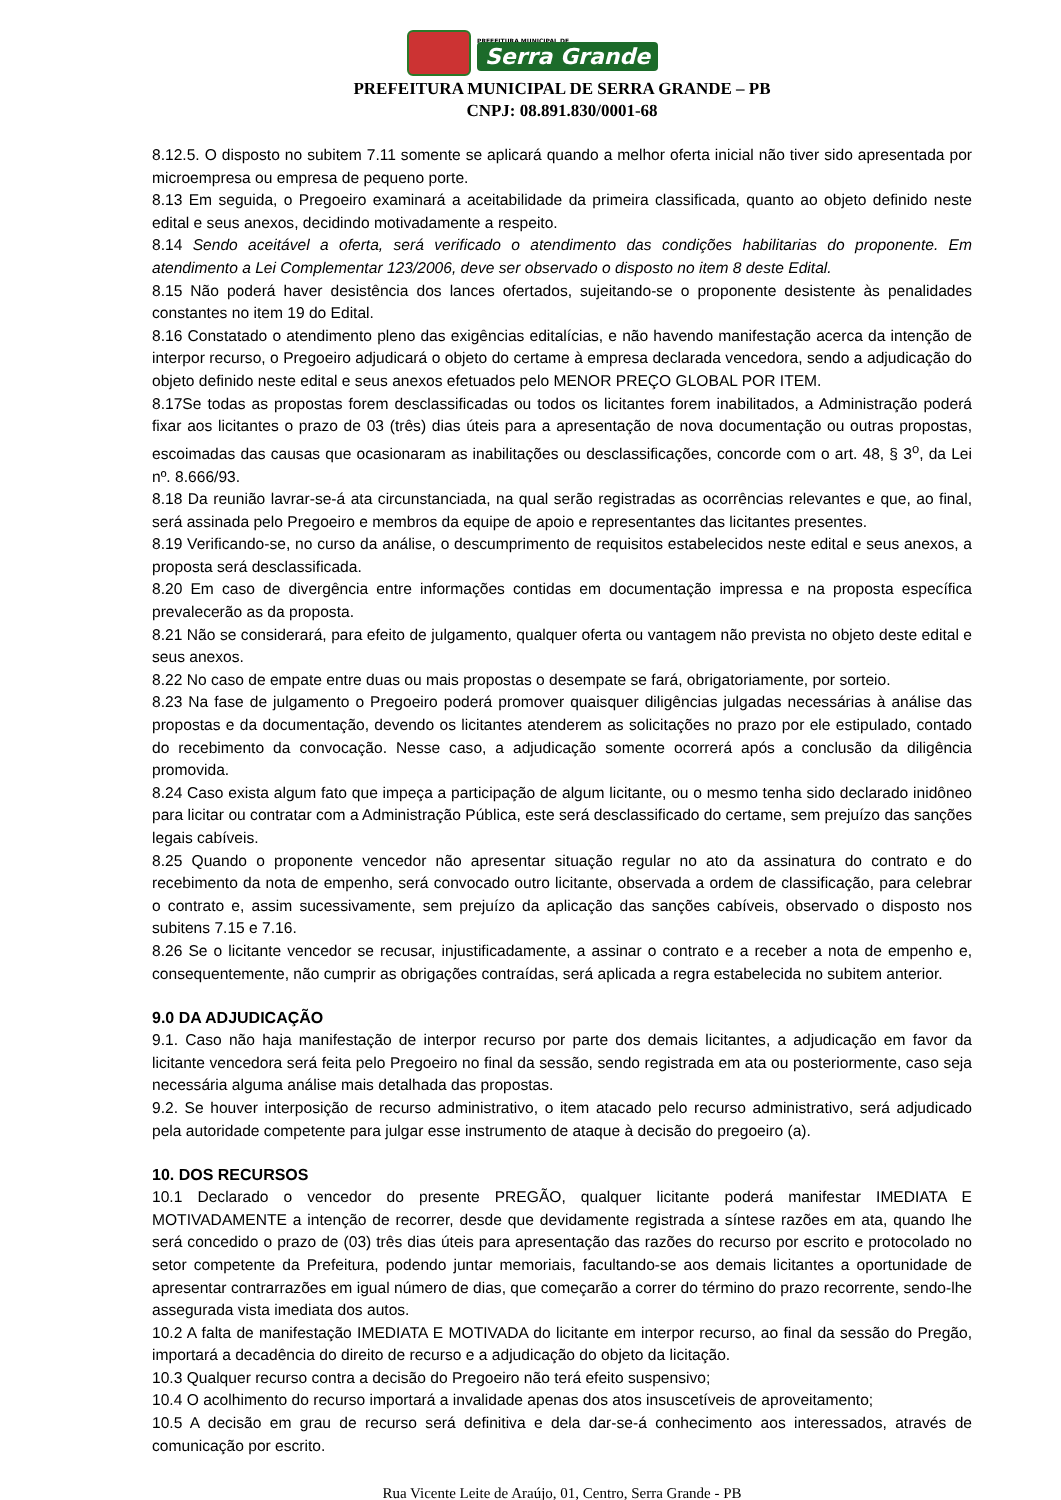PREFEITURA MUNICIPAL DE
Serra Grande
PREFEITURA MUNICIPAL DE SERRA GRANDE – PB
CNPJ: 08.891.830/0001-68
8.12.5. O disposto no subitem 7.11 somente se aplicará quando a melhor oferta inicial não tiver sido apresentada por microempresa ou empresa de pequeno porte.
8.13 Em seguida, o Pregoeiro examinará a aceitabilidade da primeira classificada, quanto ao objeto definido neste edital e seus anexos, decidindo motivadamente a respeito.
8.14 Sendo aceitável a oferta, será verificado o atendimento das condições habilitarias do proponente. Em atendimento a Lei Complementar 123/2006, deve ser observado o disposto no item 8 deste Edital.
8.15 Não poderá haver desistência dos lances ofertados, sujeitando-se o proponente desistente às penalidades constantes no item 19 do Edital.
8.16 Constatado o atendimento pleno das exigências editalícias, e não havendo manifestação acerca da intenção de interpor recurso, o Pregoeiro adjudicará o objeto do certame à empresa declarada vencedora, sendo a adjudicação do objeto definido neste edital e seus anexos efetuados pelo MENOR PREÇO GLOBAL POR ITEM.
8.17Se todas as propostas forem desclassificadas ou todos os licitantes forem inabilitados, a Administração poderá fixar aos licitantes o prazo de 03 (três) dias úteis para a apresentação de nova documentação ou outras propostas, escoimadas das causas que ocasionaram as inabilitações ou desclassificações, concorde com o art. 48, § 3<sup>o</sup>, da Lei nº. 8.666/93.
8.18 Da reunião lavrar-se-á ata circunstanciada, na qual serão registradas as ocorrências relevantes e que, ao final, será assinada pelo Pregoeiro e membros da equipe de apoio e representantes das licitantes presentes.
8.19 Verificando-se, no curso da análise, o descumprimento de requisitos estabelecidos neste edital e seus anexos, a proposta será desclassificada.
8.20 Em caso de divergência entre informações contidas em documentação impressa e na proposta específica prevalecerão as da proposta.
8.21 Não se considerará, para efeito de julgamento, qualquer oferta ou vantagem não prevista no objeto deste edital e seus anexos.
8.22 No caso de empate entre duas ou mais propostas o desempate se fará, obrigatoriamente, por sorteio.
8.23 Na fase de julgamento o Pregoeiro poderá promover quaisquer diligências julgadas necessárias à análise das propostas e da documentação, devendo os licitantes atenderem as solicitações no prazo por ele estipulado, contado do recebimento da convocação. Nesse caso, a adjudicação somente ocorrerá após a conclusão da diligência promovida.
8.24 Caso exista algum fato que impeça a participação de algum licitante, ou o mesmo tenha sido declarado inidôneo para licitar ou contratar com a Administração Pública, este será desclassificado do certame, sem prejuízo das sanções legais cabíveis.
8.25 Quando o proponente vencedor não apresentar situação regular no ato da assinatura do contrato e do recebimento da nota de empenho, será convocado outro licitante, observada a ordem de classificação, para celebrar o contrato e, assim sucessivamente, sem prejuízo da aplicação das sanções cabíveis, observado o disposto nos subitens 7.15 e 7.16.
8.26 Se o licitante vencedor se recusar, injustificadamente, a assinar o contrato e a receber a nota de empenho e, consequentemente, não cumprir as obrigações contraídas, será aplicada a regra estabelecida no subitem anterior.
9.0 DA ADJUDICAÇÃO
9.1. Caso não haja manifestação de interpor recurso por parte dos demais licitantes, a adjudicação em favor da licitante vencedora será feita pelo Pregoeiro no final da sessão, sendo registrada em ata ou posteriormente, caso seja necessária alguma análise mais detalhada das propostas.
9.2. Se houver interposição de recurso administrativo, o item atacado pelo recurso administrativo, será adjudicado pela autoridade competente para julgar esse instrumento de ataque à decisão do pregoeiro (a).
10. DOS RECURSOS
10.1 Declarado o vencedor do presente PREGÃO, qualquer licitante poderá manifestar IMEDIATA E MOTIVADAMENTE a intenção de recorrer, desde que devidamente registrada a síntese razões em ata, quando lhe será concedido o prazo de (03) três dias úteis para apresentação das razões do recurso por escrito e protocolado no setor competente da Prefeitura, podendo juntar memoriais, facultando-se aos demais licitantes a oportunidade de apresentar contrarrazões em igual número de dias, que começarão a correr do término do prazo recorrente, sendo-lhe assegurada vista imediata dos autos.
10.2 A falta de manifestação IMEDIATA E MOTIVADA do licitante em interpor recurso, ao final da sessão do Pregão, importará a decadência do direito de recurso e a adjudicação do objeto da licitação.
10.3 Qualquer recurso contra a decisão do Pregoeiro não terá efeito suspensivo;
10.4 O acolhimento do recurso importará a invalidade apenas dos atos insuscetíveis de aproveitamento;
10.5 A decisão em grau de recurso será definitiva e dela dar-se-á conhecimento aos interessados, através de comunicação por escrito.
Rua Vicente Leite de Araújo, 01, Centro, Serra Grande - PB